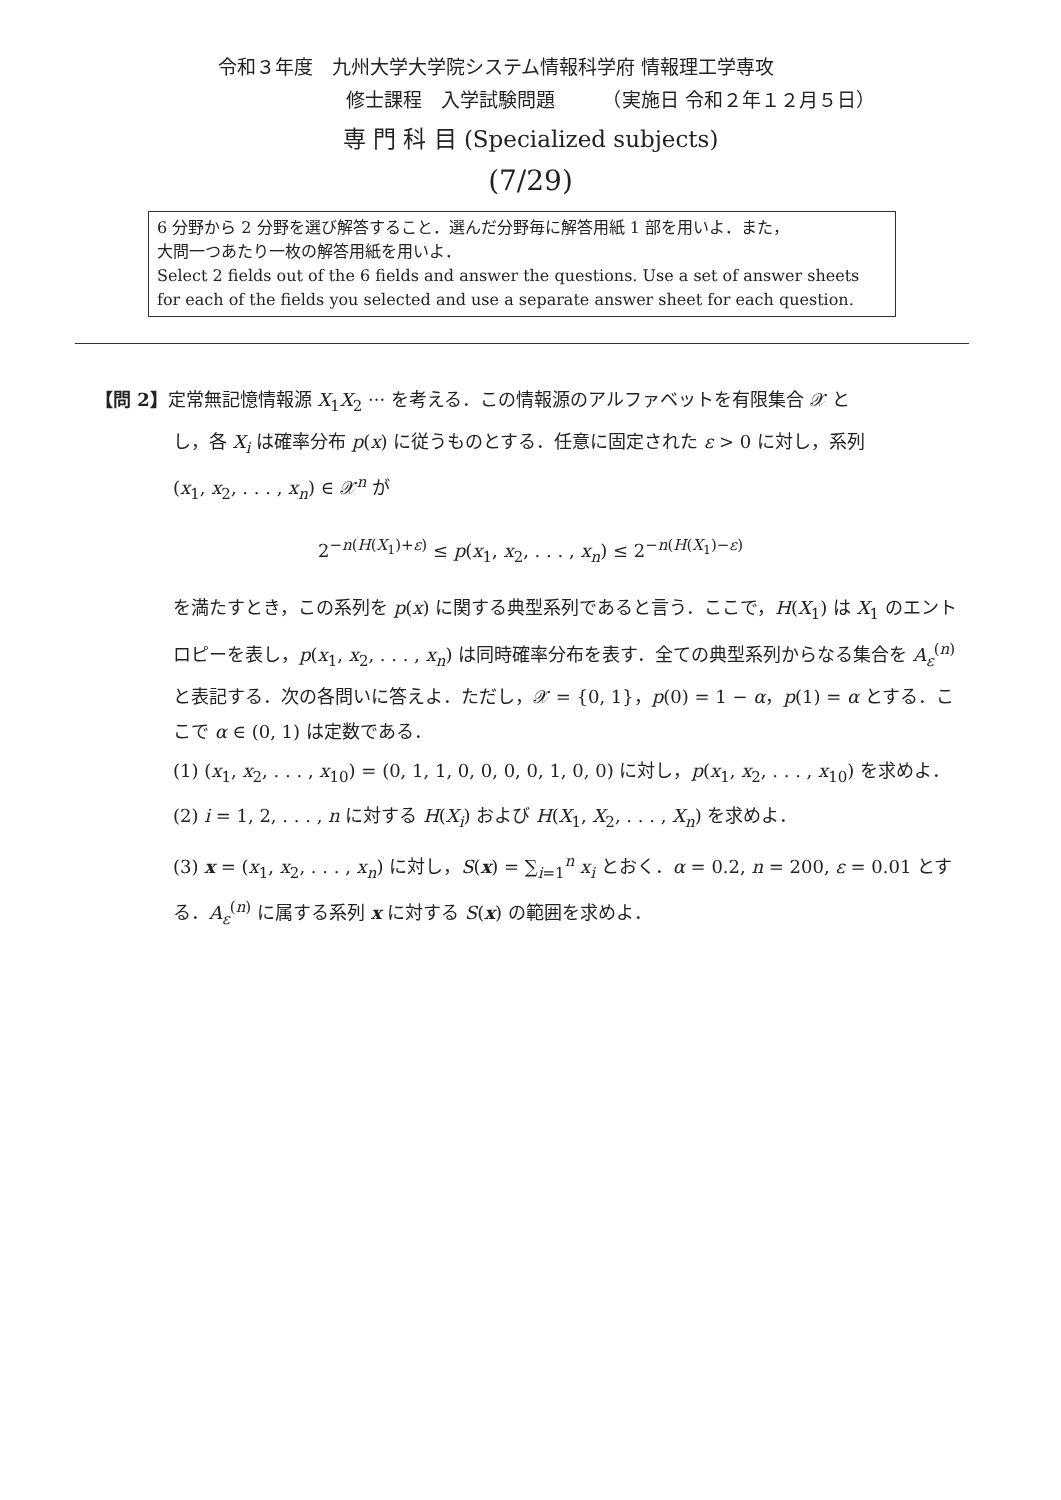令和３年度　九州大学大学院システム情報科学府 情報理工学専攻
修士課程　入学試験問題　　　（実施日 令和２年１２月５日）
専 門 科 目 (Specialized subjects)
(7/29)
6 分野から 2 分野を選び解答すること．選んだ分野毎に解答用紙 1 部を用いよ．また，
大問一つあたり一枚の解答用紙を用いよ．
Select 2 fields out of the 6 fields and answer the questions. Use a set of answer sheets for each of the fields you selected and use a separate answer sheet for each question.
【問 2】定常無記憶情報源 X<sub>1</sub>X<sub>2</sub> ··· を考える．この情報源のアルファベットを有限集合 𝒳 と
し，各 X<sub>i</sub> は確率分布 p(x) に従うものとする．任意に固定された ε > 0 に対し，系列
(x<sub>1</sub>, x<sub>2</sub>, . . . , x<sub>n</sub>) ∈ 𝒳<sup>n</sup> が
2<sup>−n(H(X<sub>1</sub>)+ε)</sup> ≤ p(x<sub>1</sub>, x<sub>2</sub>, . . . , x<sub>n</sub>) ≤ 2<sup>−n(H(X<sub>1</sub>)−ε)</sup>
を満たすとき，この系列を p(x) に関する典型系列であると言う．ここで，H(X<sub>1</sub>) は X<sub>1</sub> のエントロピーを表し，p(x<sub>1</sub>, x<sub>2</sub>, . . . , x<sub>n</sub>) は同時確率分布を表す．全ての典型系列からなる集合を A<sub>ε</sub><sup>(n)</sup> と表記する．次の各問いに答えよ．ただし，𝒳 = {0, 1}，p(0) = 1 − α，p(1) = α とする．ここで α ∈ (0, 1) は定数である．
(1) (x<sub>1</sub>, x<sub>2</sub>, . . . , x<sub>10</sub>) = (0, 1, 1, 0, 0, 0, 0, 1, 0, 0) に対し，p(x<sub>1</sub>, x<sub>2</sub>, . . . , x<sub>10</sub>) を求めよ．
(2) i = 1, 2, . . . , n に対する H(X<sub>i</sub>) および H(X<sub>1</sub>, X<sub>2</sub>, . . . , X<sub>n</sub>) を求めよ．
(3) x = (x<sub>1</sub>, x<sub>2</sub>, . . . , x<sub>n</sub>) に対し，S(x) = ∑<sub>i=1</sub><sup>n</sup> x<sub>i</sub> とおく．α = 0.2, n = 200, ε = 0.01 とする．A<sub>ε</sub><sup>(n)</sup> に属する系列 x に対する S(x) の範囲を求めよ．